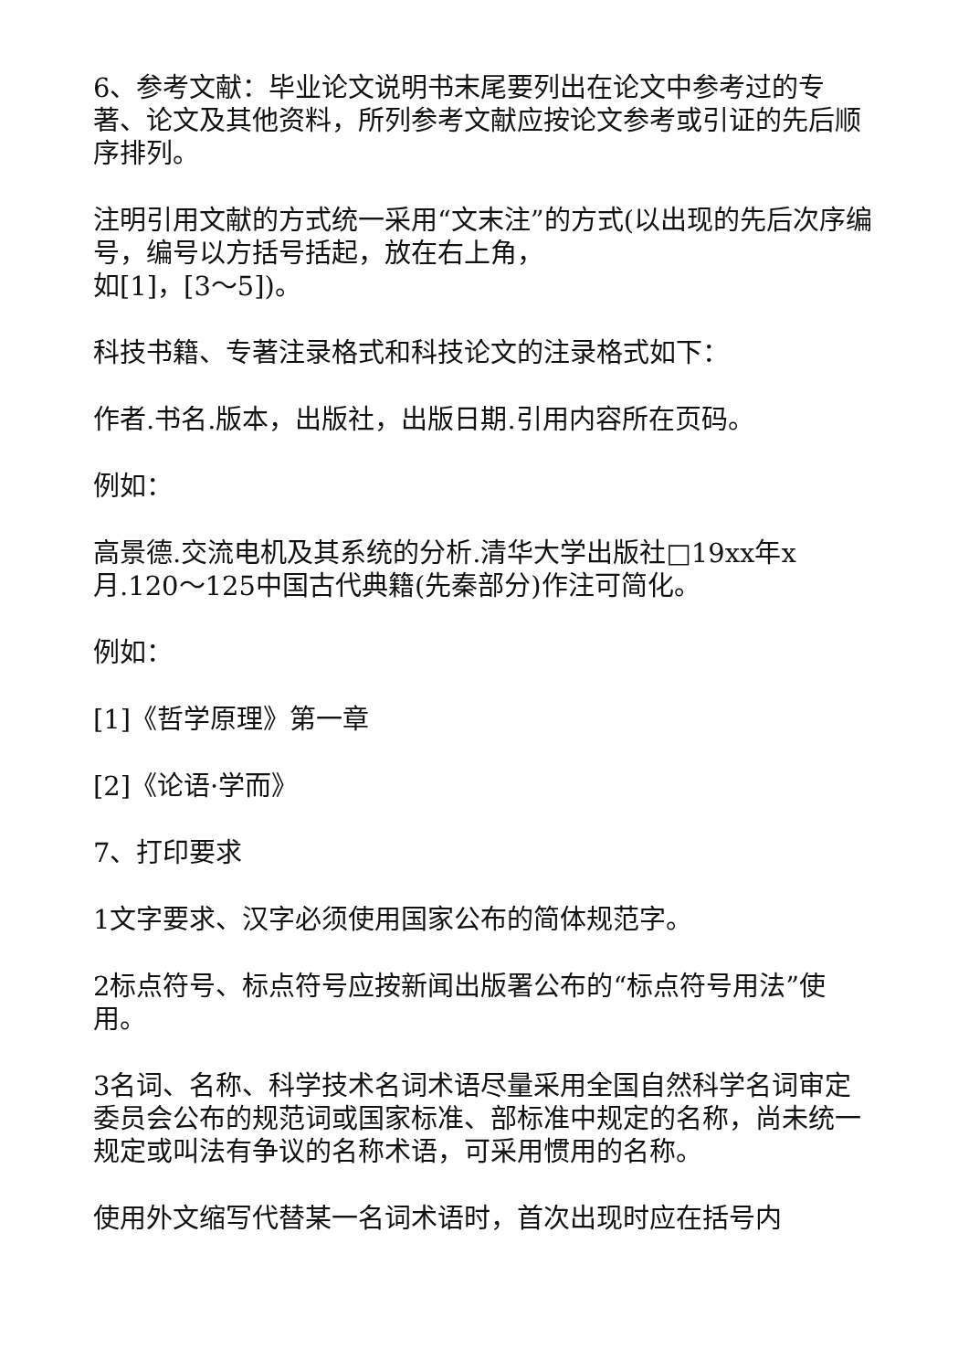6、参考文献：毕业论文说明书末尾要列出在论文中参考过的专著、论文及其他资料，所列参考文献应按论文参考或引证的先后顺序排列。
注明引用文献的方式统一采用“文末注”的方式(以出现的先后次序编号，编号以方括号括起，放在右上角，
如[1]，[3～5])。
科技书籍、专著注录格式和科技论文的注录格式如下：
作者.书名.版本，出版社，出版日期.引用内容所在页码。
例如：
高景德.交流电机及其系统的分析.清华大学出版社□19xx年x月.120～125中国古代典籍(先秦部分)作注可简化。
例如：
[1]《哲学原理》第一章
[2]《论语·学而》
7、打印要求
1文字要求、汉字必须使用国家公布的简体规范字。
2标点符号、标点符号应按新闻出版署公布的“标点符号用法”使用。
3名词、名称、科学技术名词术语尽量采用全国自然科学名词审定委员会公布的规范词或国家标准、部标准中规定的名称，尚未统一规定或叫法有争议的名称术语，可采用惯用的名称。
使用外文缩写代替某一名词术语时，首次出现时应在括号内